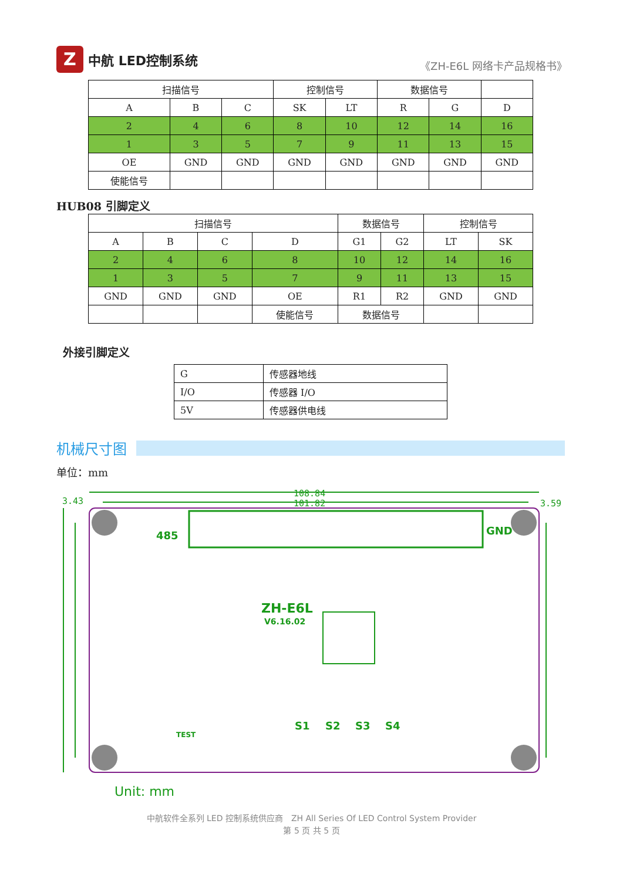Z
中航 LED控制系统
《ZH-E6L 网络卡产品规格书》
| 扫描信号 | | | 控制信号 | | 数据信号 | | |
| A | B | C | SK | LT | R | G | D |
| 2 | 4 | 6 | 8 | 10 | 12 | 14 | 16 |
| 1 | 3 | 5 | 7 | 9 | 11 | 13 | 15 |
| OE | GND | GND | GND | GND | GND | GND | GND |
| 使能信号 | | | | | | | |
HUB08 引脚定义
| 扫描信号 | | | | 数据信号 | | 控制信号 | |
| A | B | C | D | G1 | G2 | LT | SK |
| 2 | 4 | 6 | 8 | 10 | 12 | 14 | 16 |
| 1 | 3 | 5 | 7 | 9 | 11 | 13 | 15 |
| GND | GND | GND | OE | R1 | R2 | GND | GND |
| | | | 使能信号 | 数据信号 | | | |
外接引脚定义
| G | 传感器地线 |
| I/O | 传感器 I/O |
| 5V | 传感器供电线 |
机械尺寸图
单位：mm
108.84
101.82
3.43
3.59
Unit: mm
ZH-E6L
V6.16.02
GND
485
TEST
S1
S2
S3
S4
中航软件全系列 LED 控制系统供应商　ZH All Series Of LED Control System Provider
第 5 页 共 5 页